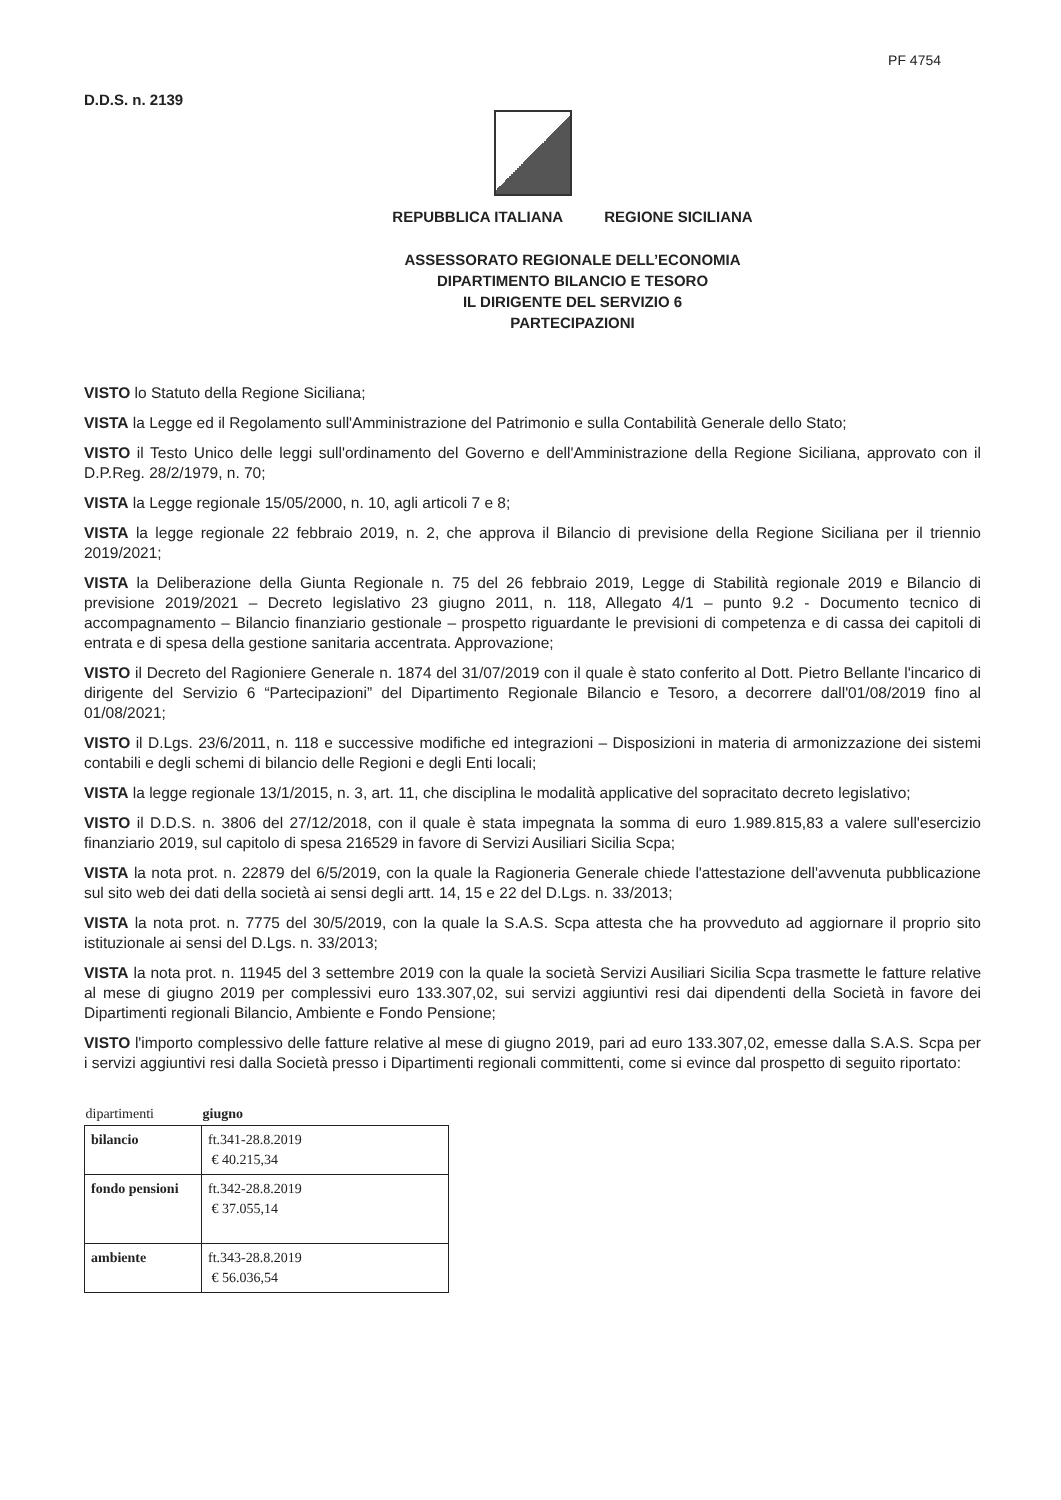PF 4754
D.D.S. n. 2139
REPUBBLICA ITALIANA REGIONE SICILIANA
ASSESSORATO REGIONALE DELL’ECONOMIA
DIPARTIMENTO BILANCIO E TESORO
IL DIRIGENTE DEL SERVIZIO 6
PARTECIPAZIONI
VISTO lo Statuto della Regione Siciliana;
VISTA la Legge ed il Regolamento sull'Amministrazione del Patrimonio e sulla Contabilità Generale dello Stato;
VISTO il Testo Unico delle leggi sull'ordinamento del Governo e dell'Amministrazione della Regione Siciliana, approvato con il D.P.Reg. 28/2/1979, n. 70;
VISTA la Legge regionale 15/05/2000, n. 10, agli articoli 7 e 8;
VISTA la legge regionale 22 febbraio 2019, n. 2, che approva il Bilancio di previsione della Regione Siciliana per il triennio 2019/2021;
VISTA la Deliberazione della Giunta Regionale n. 75 del 26 febbraio 2019, Legge di Stabilità regionale 2019 e Bilancio di previsione 2019/2021 – Decreto legislativo 23 giugno 2011, n. 118, Allegato 4/1 – punto 9.2 - Documento tecnico di accompagnamento – Bilancio finanziario gestionale – prospetto riguardante le previsioni di competenza e di cassa dei capitoli di entrata e di spesa della gestione sanitaria accentrata. Approvazione;
VISTO il Decreto del Ragioniere Generale n. 1874 del 31/07/2019 con il quale è stato conferito al Dott. Pietro Bellante l'incarico di dirigente del Servizio 6 “Partecipazioni” del Dipartimento Regionale Bilancio e Tesoro, a decorrere dall'01/08/2019 fino al 01/08/2021;
VISTO il D.Lgs. 23/6/2011, n. 118 e successive modifiche ed integrazioni – Disposizioni in materia di armonizzazione dei sistemi contabili e degli schemi di bilancio delle Regioni e degli Enti locali;
VISTA la legge regionale 13/1/2015, n. 3, art. 11, che disciplina le modalità applicative del sopracitato decreto legislativo;
VISTO il D.D.S. n. 3806 del 27/12/2018, con il quale è stata impegnata la somma di euro 1.989.815,83 a valere sull'esercizio finanziario 2019, sul capitolo di spesa 216529 in favore di Servizi Ausiliari Sicilia Scpa;
VISTA la nota prot. n. 22879 del 6/5/2019, con la quale la Ragioneria Generale chiede l'attestazione dell'avvenuta pubblicazione sul sito web dei dati della società ai sensi degli artt. 14, 15 e 22 del D.Lgs. n. 33/2013;
VISTA la nota prot. n. 7775 del 30/5/2019, con la quale la S.A.S. Scpa attesta che ha provveduto ad aggiornare il proprio sito istituzionale ai sensi del D.Lgs. n. 33/2013;
VISTA la nota prot. n. 11945 del 3 settembre 2019 con la quale la società Servizi Ausiliari Sicilia Scpa trasmette le fatture relative al mese di giugno 2019 per complessivi euro 133.307,02, sui servizi aggiuntivi resi dai dipendenti della Società in favore dei Dipartimenti regionali Bilancio, Ambiente e Fondo Pensione;
VISTO l'importo complessivo delle fatture relative al mese di giugno 2019, pari ad euro 133.307,02, emesse dalla S.A.S. Scpa per i servizi aggiuntivi resi dalla Società presso i Dipartimenti regionali committenti, come si evince dal prospetto di seguito riportato:
| dipartimenti | giugno |
| --- | --- |
| bilancio | ft.341-28.8.2019 € 40.215,34 |
| fondo pensioni | ft.342-28.8.2019 € 37.055,14 |
| ambiente | ft.343-28.8.2019 € 56.036,54 |